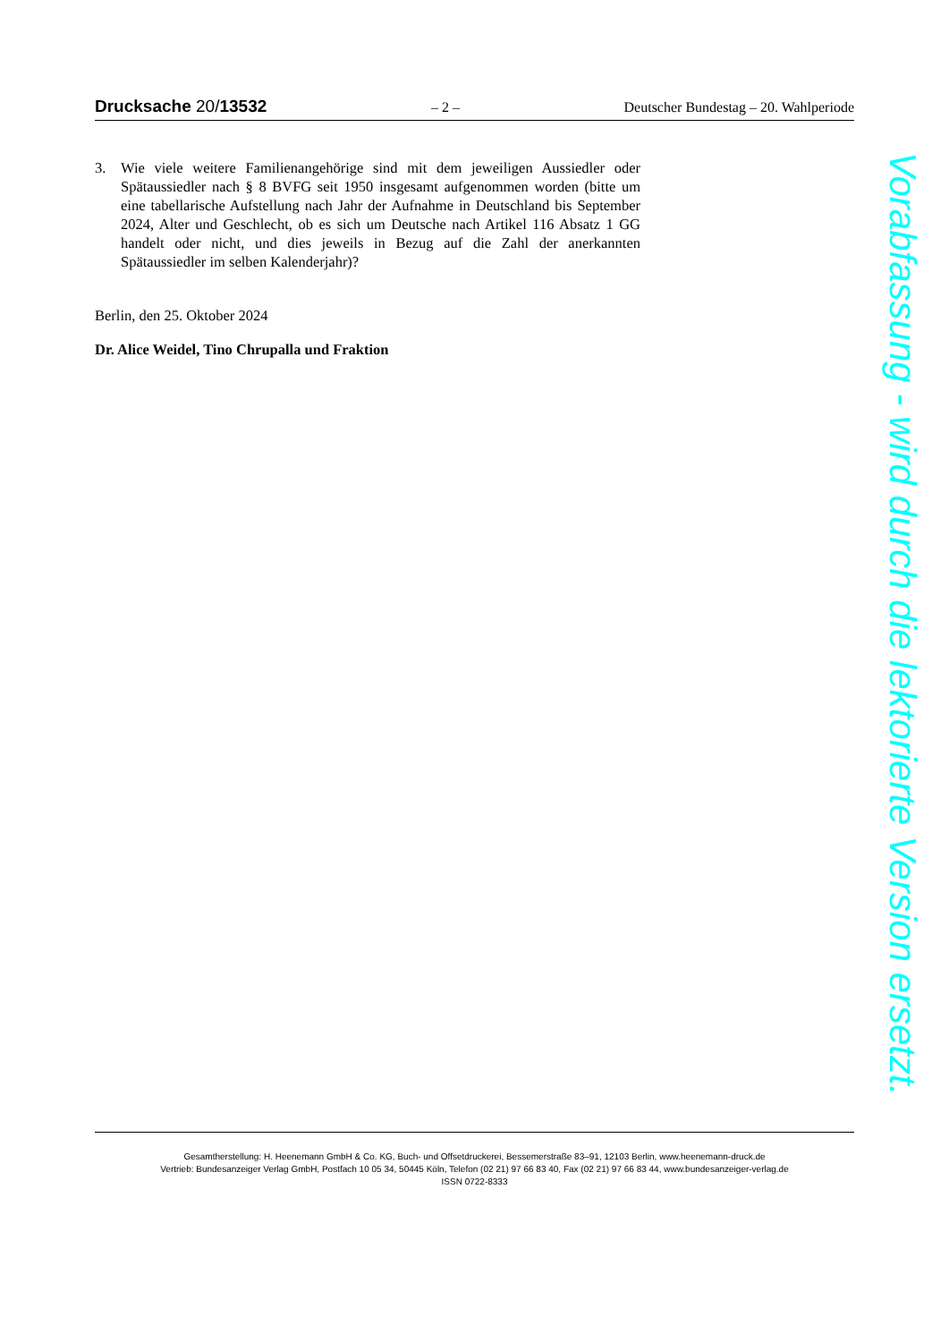Drucksache 20/13532 – 2 – Deutscher Bundestag – 20. Wahlperiode
3. Wie viele weitere Familienangehörige sind mit dem jeweiligen Aussiedler oder Spätaussiedler nach § 8 BVFG seit 1950 insgesamt aufgenommen worden (bitte um eine tabellarische Aufstellung nach Jahr der Aufnahme in Deutschland bis September 2024, Alter und Geschlecht, ob es sich um Deutsche nach Artikel 116 Absatz 1 GG handelt oder nicht, und dies jeweils in Bezug auf die Zahl der anerkannten Spätaussiedler im selben Kalenderjahr)?
Berlin, den 25. Oktober 2024
Dr. Alice Weidel, Tino Chrupalla und Fraktion
Gesamtherstellung: H. Heenemann GmbH & Co. KG, Buch- und Offsetdruckerei, Bessemerstraße 83–91, 12103 Berlin, www.heenemann-druck.de
Vertrieb: Bundesanzeiger Verlag GmbH, Postfach 10 05 34, 50445 Köln, Telefon (02 21) 97 66 83 40, Fax (02 21) 97 66 83 44, www.bundesanzeiger-verlag.de
ISSN 0722-8333
Vorabfassung - wird durch die lektorierte Version ersetzt.